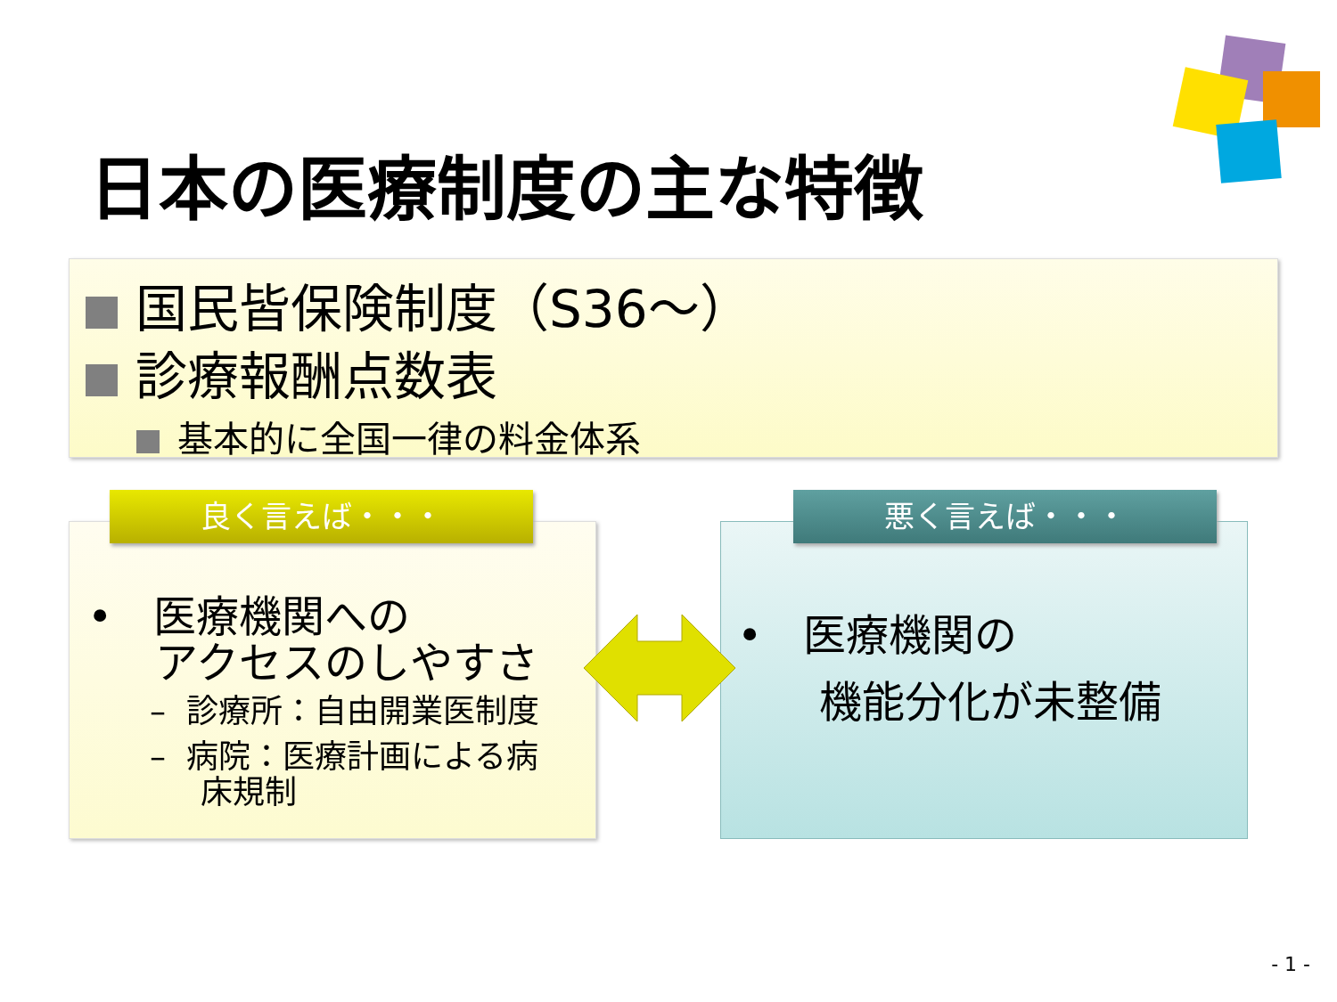日本の医療制度の主な特徴
国民皆保険制度（S36～）
診療報酬点数表
基本的に全国一律の料金体系
• 医療機関への
アクセスのしやすさ
– 診療所：自由開業医制度
– 病院：医療計画による病
床規制
良く言えば・・・
• 医療機関の
機能分化が未整備
悪く言えば・・・
- 1 -